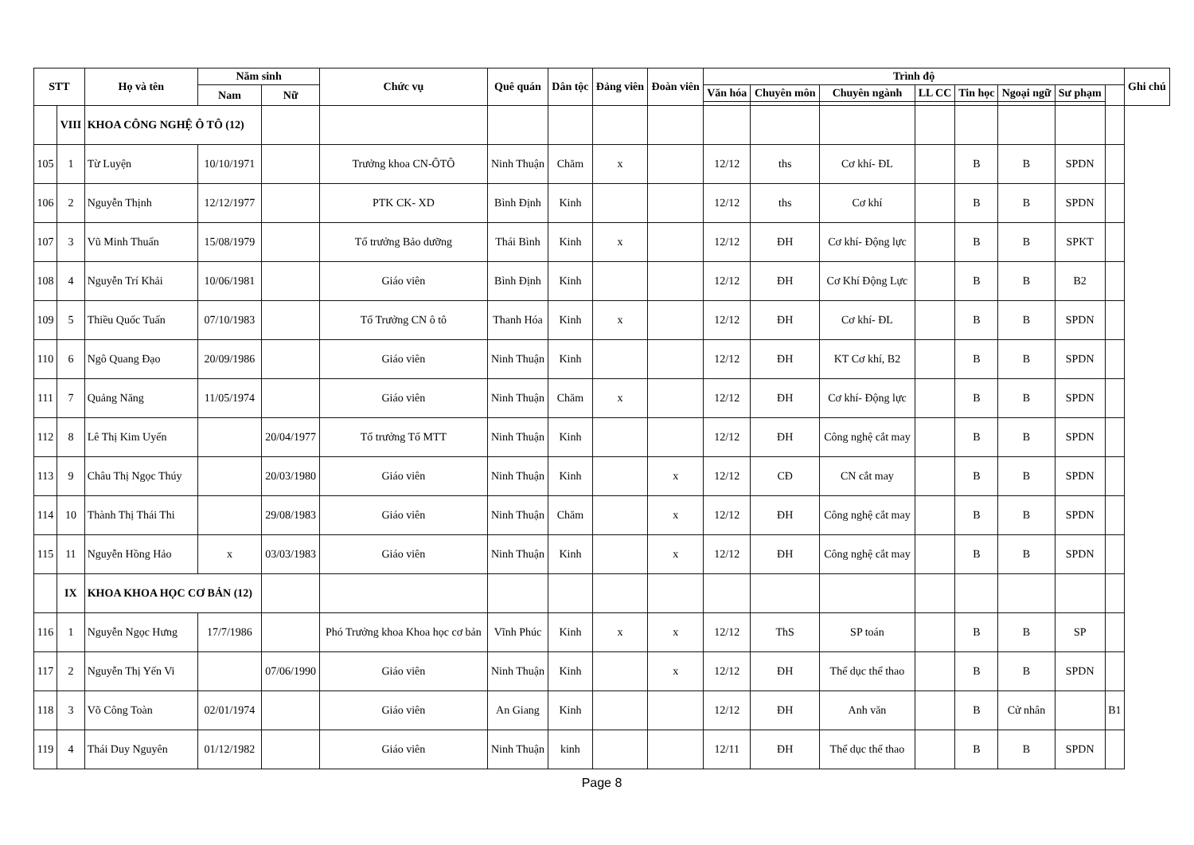| STT | | Họ và tên | Năm sinh | | Chức vụ | Quê quán | Dân tộc | Đảng viên | Đoàn viên | Trình độ | | | | | | | | Ghi chú |
| --- | --- | --- | --- | --- | --- | --- | --- | --- | --- | --- | --- | --- | --- | --- | --- | --- | --- | --- |
| | | | Nam | Nữ | | | | | | Văn hóa | Chuyên môn | Chuyên ngành | LL CC | Tin học | Ngoại ngữ | Sư phạm | | |
| | VIII | KHOA CÔNG NGHỆ Ô TÔ (12) | | | | | | | | | | | | | | | | |
| 105 | 1 | Từ Luyện | 10/10/1971 | | Trưởng khoa CN-ÔTÔ | Ninh Thuận | Chăm | x | | 12/12 | ths | Cơ khí- ĐL | | B | B | SPDN | | |
| 106 | 2 | Nguyễn Thịnh | 12/12/1977 | | PTK CK- XD | Bình Định | Kinh | | | 12/12 | ths | Cơ khí | | B | B | SPDN | | |
| 107 | 3 | Vũ Minh Thuấn | 15/08/1979 | | Tổ trưởng Bảo dưỡng | Thái Bình | Kinh | x | | 12/12 | ĐH | Cơ khí- Động lực | | B | B | SPKT | | |
| 108 | 4 | Nguyễn Trí Khải | 10/06/1981 | | Giáo viên | Bình Định | Kinh | | | 12/12 | ĐH | Cơ Khí Động Lực | | B | B | B2 | | |
| 109 | 5 | Thiều Quốc Tuấn | 07/10/1983 | | Tổ Trưởng CN ô tô | Thanh Hóa | Kinh | x | | 12/12 | ĐH | Cơ khí- ĐL | | B | B | SPDN | | |
| 110 | 6 | Ngô Quang Đạo | 20/09/1986 | | Giáo viên | Ninh Thuận | Kinh | | | 12/12 | ĐH | KT Cơ khí, B2 | | B | B | SPDN | | |
| 111 | 7 | Quảng Năng | 11/05/1974 | | Giáo viên | Ninh Thuận | Chăm | x | | 12/12 | ĐH | Cơ khí- Động lực | | B | B | SPDN | | |
| 112 | 8 | Lê Thị Kim Uyển | | 20/04/1977 | Tổ trưởng Tổ MTT | Ninh Thuận | Kinh | | | 12/12 | ĐH | Công nghệ cắt may | | B | B | SPDN | | |
| 113 | 9 | Châu Thị Ngọc Thúy | | 20/03/1980 | Giáo viên | Ninh Thuận | Kinh | | x | 12/12 | CĐ | CN cắt may | | B | B | SPDN | | |
| 114 | 10 | Thành Thị Thái Thi | | 29/08/1983 | Giáo viên | Ninh Thuận | Chăm | | x | 12/12 | ĐH | Công nghệ cắt may | | B | B | SPDN | | |
| 115 | 11 | Nguyễn Hồng Hảo | x | 03/03/1983 | Giáo viên | Ninh Thuận | Kinh | | x | 12/12 | ĐH | Công nghệ cắt may | | B | B | SPDN | | |
| | IX | KHOA KHOA HỌC CƠ BẢN (12) | | | | | | | | | | | | | | | | |
| 116 | 1 | Nguyễn Ngọc Hưng | 17/7/1986 | | Phó Trưởng khoa Khoa học cơ bản | Vĩnh Phúc | Kinh | x | x | 12/12 | ThS | SP toán | | B | B | SP | | |
| 117 | 2 | Nguyễn Thị Yến Vi | | 07/06/1990 | Giáo viên | Ninh Thuận | Kinh | | x | 12/12 | ĐH | Thể dục thể thao | | B | B | SPDN | | |
| 118 | 3 | Võ Công Toàn | 02/01/1974 | | Giáo viên | An Giang | Kinh | | | 12/12 | ĐH | Anh văn | | B | Cử nhân | | B1 | |
| 119 | 4 | Thái Duy Nguyên | 01/12/1982 | | Giáo viên | Ninh Thuận | kinh | | | 12/11 | ĐH | Thể dục thể thao | | B | B | SPDN | | |
Page 8